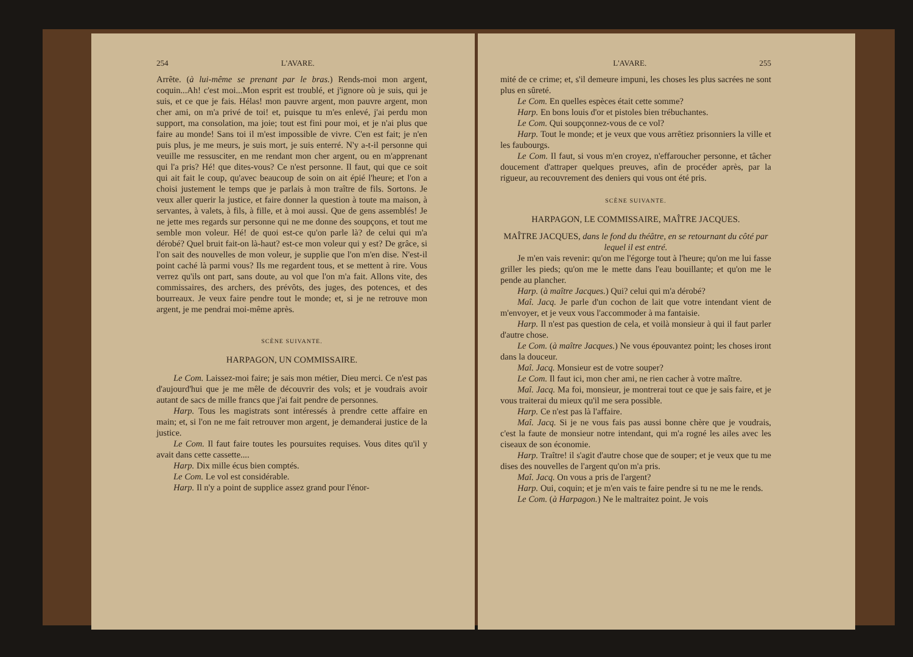254 L'AVARE.
Arrête. (à lui-même se prenant par le bras.) Rends-moi mon argent, coquin...Ah! c'est moi...Mon esprit est troublé, et j'ignore où je suis, qui je suis, et ce que je fais. Hélas! mon pauvre argent, mon pauvre argent, mon cher ami, on m'a privé de toi! et, puisque tu m'es enlevé, j'ai perdu mon support, ma consolation, ma joie; tout est fini pour moi, et je n'ai plus que faire au monde! Sans toi il m'est impossible de vivre. C'en est fait; je n'en puis plus, je me meurs, je suis mort, je suis enterré. N'y a-t-il personne qui veuille me ressusciter, en me rendant mon cher argent, ou en m'apprenant qui l'a pris? Hé! que dites-vous? Ce n'est personne. Il faut, qui que ce soit qui ait fait le coup, qu'avec beaucoup de soin on ait épié l'heure; et l'on a choisi justement le temps que je parlais à mon traître de fils. Sortons. Je veux aller querir la justice, et faire donner la question à toute ma maison, à servantes, à valets, à fils, à fille, et à moi aussi. Que de gens assemblés! Je ne jette mes regards sur personne qui ne me donne des soupçons, et tout me semble mon voleur. Hé! de quoi est-ce qu'on parle là? de celui qui m'a dérobé? Quel bruit fait-on là-haut? est-ce mon voleur qui y est? De grâce, si l'on sait des nouvelles de mon voleur, je supplie que l'on m'en dise. N'est-il point caché là parmi vous? Ils me regardent tous, et se mettent à rire. Vous verrez qu'ils ont part, sans doute, au vol que l'on m'a fait. Allons vite, des commissaires, des archers, des prévôts, des juges, des potences, et des bourreaux. Je veux faire pendre tout le monde; et, si je ne retrouve mon argent, je me pendrai moi-même après.
SCÈNE SUIVANTE.
HARPAGON, UN COMMISSAIRE.
Le Com. Laissez-moi faire; je sais mon métier, Dieu merci. Ce n'est pas d'aujourd'hui que je me mêle de découvrir des vols; et je voudrais avoir autant de sacs de mille francs que j'ai fait pendre de personnes.
Harp. Tous les magistrats sont intéressés à prendre cette affaire en main; et, si l'on ne me fait retrouver mon argent, je demanderai justice de la justice.
Le Com. Il faut faire toutes les poursuites requises. Vous dites qu'il y avait dans cette cassette....
Harp. Dix mille écus bien comptés.
Le Com. Le vol est considérable.
Harp. Il n'y a point de supplice assez grand pour l'énor-
L'AVARE. 255
mité de ce crime; et, s'il demeure impuni, les choses les plus sacrées ne sont plus en sûreté.
Le Com. En quelles espèces était cette somme?
Harp. En bons louis d'or et pistoles bien trébuchantes.
Le Com. Qui soupçonnez-vous de ce vol?
Harp. Tout le monde; et je veux que vous arrêtiez prisonniers la ville et les faubourgs.
Le Com. Il faut, si vous m'en croyez, n'effaroucher personne, et tâcher doucement d'attraper quelques preuves, afin de procéder après, par la rigueur, au recouvrement des deniers qui vous ont été pris.
SCÈNE SUIVANTE.
HARPAGON, LE COMMISSAIRE, MAÎTRE JACQUES.
MAÎTRE JACQUES, dans le fond du théâtre, en se retournant du côté par lequel il est entré.
Je m'en vais revenir: qu'on me l'égorge tout à l'heure; qu'on me lui fasse griller les pieds; qu'on me le mette dans l'eau bouillante; et qu'on me le pende au plancher.
Harp. (à maître Jacques.) Qui? celui qui m'a dérobé?
Maî. Jacq. Je parle d'un cochon de lait que votre intendant vient de m'envoyer, et je veux vous l'accommoder à ma fantaisie.
Harp. Il n'est pas question de cela, et voilà monsieur à qui il faut parler d'autre chose.
Le Com. (à maître Jacques.) Ne vous épouvantez point; les choses iront dans la douceur.
Maî. Jacq. Monsieur est de votre souper?
Le Com. Il faut ici, mon cher ami, ne rien cacher à votre maître.
Maî. Jacq. Ma foi, monsieur, je montrerai tout ce que je sais faire, et je vous traiterai du mieux qu'il me sera possible.
Harp. Ce n'est pas là l'affaire.
Maî. Jacq. Si je ne vous fais pas aussi bonne chère que je voudrais, c'est la faute de monsieur notre intendant, qui m'a rogné les ailes avec les ciseaux de son économie.
Harp. Traître! il s'agit d'autre chose que de souper; et je veux que tu me dises des nouvelles de l'argent qu'on m'a pris.
Maî. Jacq. On vous a pris de l'argent?
Harp. Oui, coquin; et je m'en vais te faire pendre si tu ne me le rends.
Le Com. (à Harpagon.) Ne le maltraitez point. Je vois